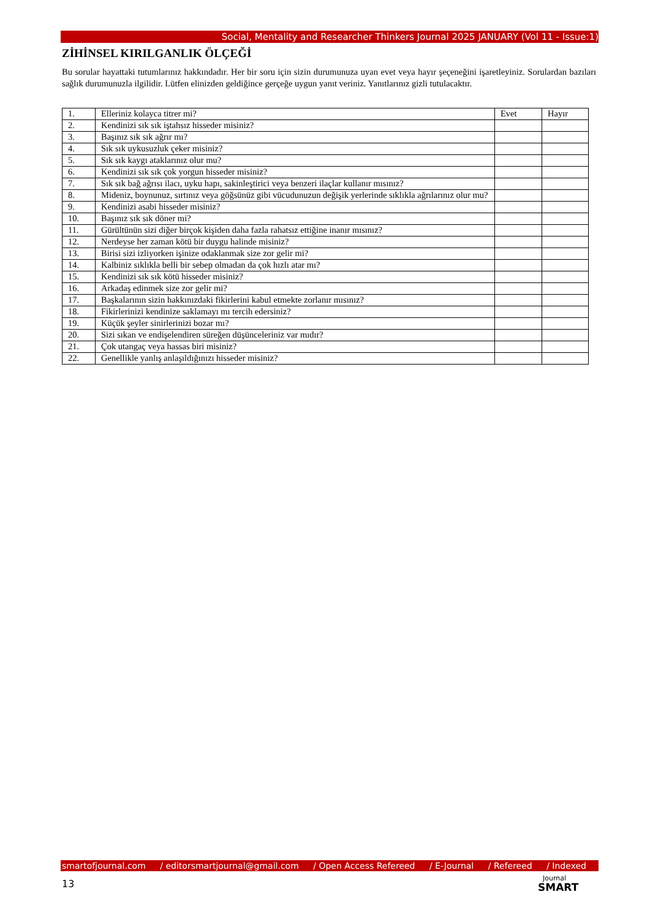Social, Mentality and Researcher Thinkers Journal 2025 JANUARY (Vol 11 - Issue:1)
ZİHİNSEL KIRILGANLIK ÖLÇEĞİ
Bu sorular hayattaki tutumlarınız hakkındadır. Her bir soru için sizin durumunuza uyan evet veya hayır şeçeneğini işaretleyiniz. Sorulardan bazıları sağlık durumunuzla ilgilidir. Lütfen elinizden geldiğince gerçeğe uygun yanıt veriniz. Yanıtlarınız gizli tutulacaktır.
| 1. | Elleriniz kolayca titrer mi? | Evet | Hayır |
| 2. | Kendinizi sık sık iştahsız hisseder misiniz? | | |
| 3. | Başınız sık sık ağrır mı? | | |
| 4. | Sık sık uykusuzluk çeker misiniz? | | |
| 5. | Sık sık kaygı ataklarınız olur mu? | | |
| 6. | Kendinizi sık sık çok yorgun hisseder misiniz? | | |
| 7. | Sık sık bağ ağrısı ilacı, uyku hapı, sakinleştirici veya benzeri ilaçlar kullanır mısınız? | | |
| 8. | Mideniz, boynunuz, sırtınız veya göğsünüz gibi vücudunuzun değişik yerlerinde sıklıkla ağrılarınız olur mu? | | |
| 9. | Kendinizi asabi hisseder misiniz? | | |
| 10. | Başınız sık sık döner mi? | | |
| 11. | Gürültünün sizi diğer birçok kişiden daha fazla rahatsız ettiğine inanır mısınız? | | |
| 12. | Nerdeyse her zaman kötü bir duygu halinde misiniz? | | |
| 13. | Birisi sizi izliyorken işinize odaklanmak size zor gelir mi? | | |
| 14. | Kalbiniz sıklıkla belli bir sebep olmadan da çok hızlı atar mı? | | |
| 15. | Kendinizi sık sık kötü hisseder misiniz? | | |
| 16. | Arkadaş edinmek size zor gelir mi? | | |
| 17. | Başkalarının sizin hakkınızdaki fikirlerini kabul etmekte zorlanır mısınız? | | |
| 18. | Fikirlerinizi kendinize saklamayı mı tercih edersiniz? | | |
| 19. | Küçük şeyler sinirlerinizi bozar mı? | | |
| 20. | Sizi sıkan ve endişelendiren süreğen düşünceleriniz var mıdır? | | |
| 21. | Çok utangaç veya hassas biri misiniz? | | |
| 22. | Genellikle yanlış anlaşıldığınızı hisseder misiniz? | | |
smartofjournal.com / editorsmartjournal@gmail.com / Open Access Refereed / E-Journal / Refereed / Indexed
13
Journal
SMART